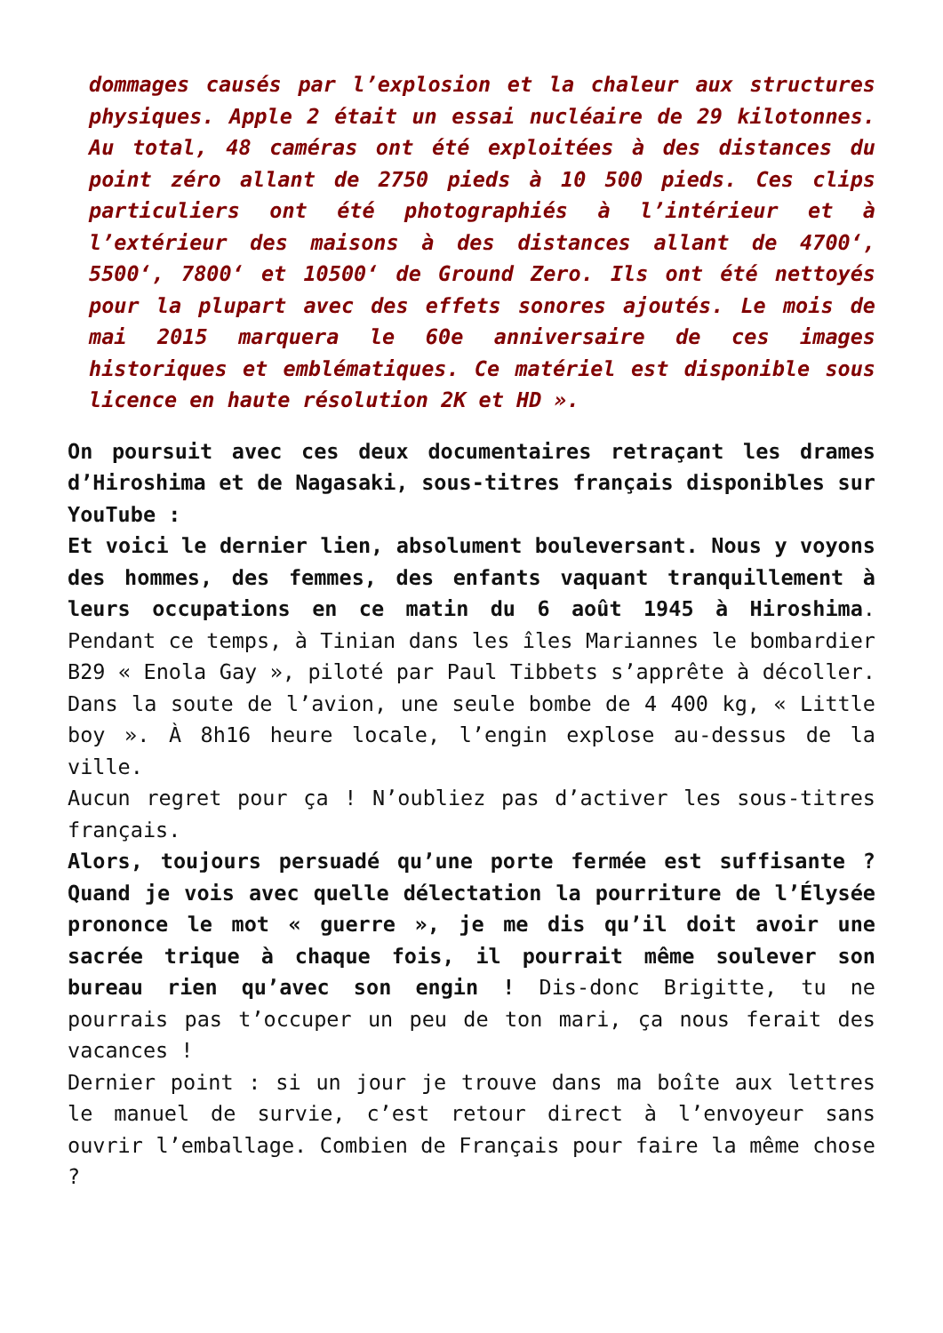dommages causés par l’explosion et la chaleur aux structures physiques. Apple 2 était un essai nucléaire de 29 kilotonnes. Au total, 48 caméras ont été exploitées à des distances du point zéro allant de 2750 pieds à 10 500 pieds. Ces clips particuliers ont été photographiés à l’intérieur et à l’extérieur des maisons à des distances allant de 4700‘, 5500‘, 7800‘ et 10500‘ de Ground Zero. Ils ont été nettoyés pour la plupart avec des effets sonores ajoutés. Le mois de mai 2015 marquera le 60e anniversaire de ces images historiques et emblématiques. Ce matériel est disponible sous licence en haute résolution 2K et HD ».
On poursuit avec ces deux documentaires retraçant les drames d’Hiroshima et de Nagasaki, sous-titres français disponibles sur YouTube :
Et voici le dernier lien, absolument bouleversant. Nous y voyons des hommes, des femmes, des enfants vaquant tranquillement à leurs occupations en ce matin du 6 août 1945 à Hiroshima. Pendant ce temps, à Tinian dans les îles Mariannes le bombardier B29 « Enola Gay », piloté par Paul Tibbets s’apprête à décoller. Dans la soute de l’avion, une seule bombe de 4 400 kg, « Little boy ». À 8h16 heure locale, l’engin explose au-dessus de la ville.
Aucun regret pour ça ! N’oubliez pas d’activer les sous-titres français.
Alors, toujours persuadé qu’une porte fermée est suffisante ? Quand je vois avec quelle délectation la pourriture de l’Élysée prononce le mot « guerre », je me dis qu’il doit avoir une sacrée trique à chaque fois, il pourrait même soulever son bureau rien qu’avec son engin ! Dis-donc Brigitte, tu ne pourrais pas t’occuper un peu de ton mari, ça nous ferait des vacances !
Dernier point : si un jour je trouve dans ma boîte aux lettres le manuel de survie, c’est retour direct à l’envoyeur sans ouvrir l’emballage. Combien de Français pour faire la même chose ?